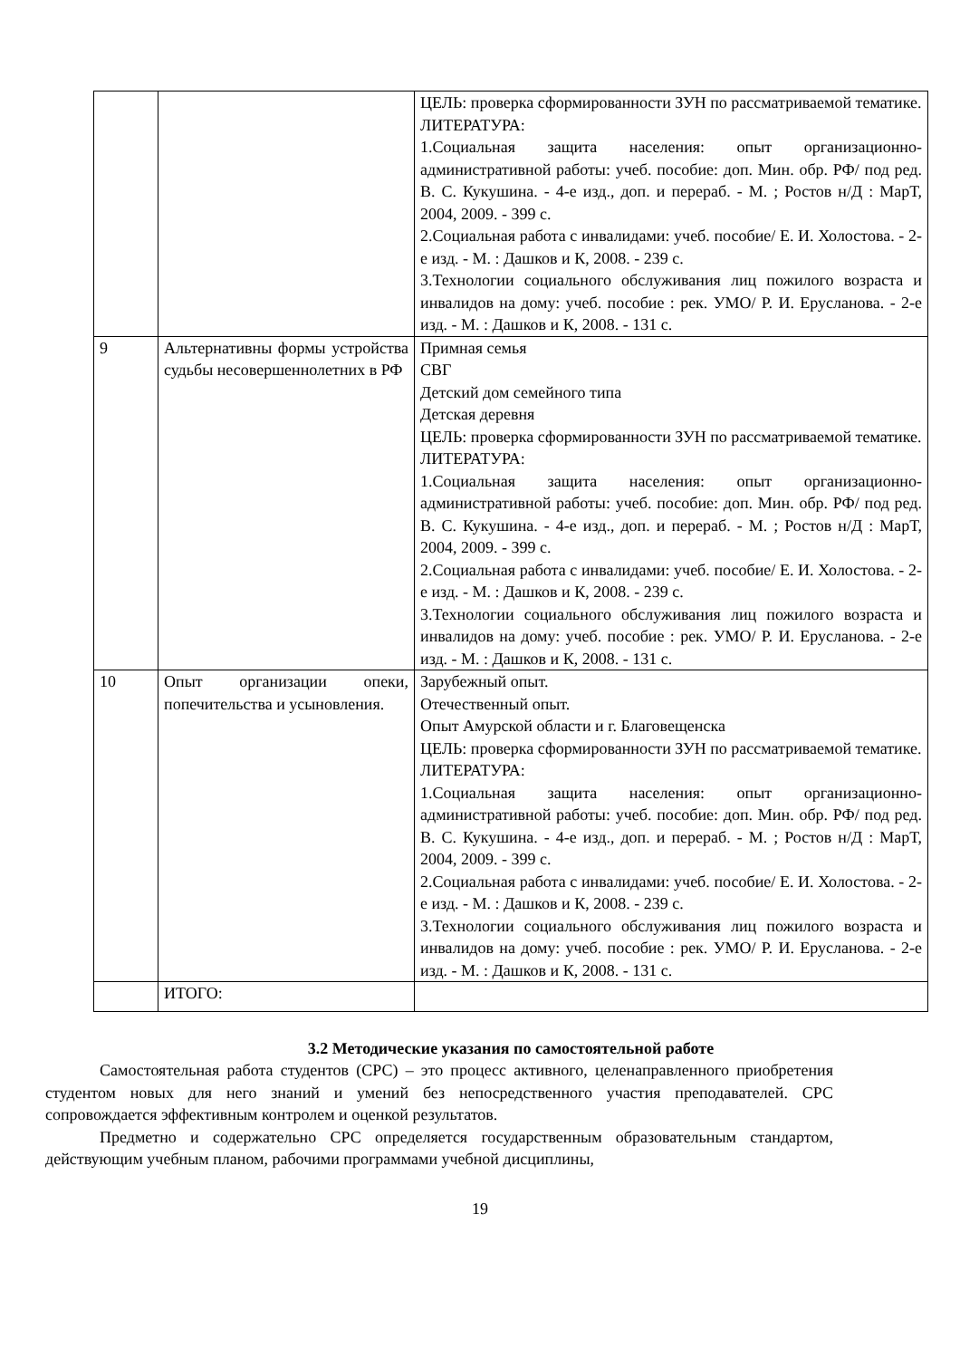| | | ЦЕЛЬ: проверка сформированности ЗУН по рассматриваемой тематике. ЛИТЕРАТУРА: 1.Социальная защита населения: опыт организационно-административной работы: учеб. пособие: доп. Мин. обр. РФ/ под ред. В. С. Кукушина. - 4-е изд., доп. и перераб. - М. ; Ростов н/Д : МарТ, 2004, 2009. - 399 с. 2.Социальная работа с инвалидами: учеб. пособие/ Е. И. Холостова. - 2-е изд. - М. : Дашков и К, 2008. - 239 с. 3.Технологии социального обслуживания лиц пожилого возраста и инвалидов на дому: учеб. пособие : рек. УМО/ Р. И. Ерусланова. - 2-е изд. - М. : Дашков и К, 2008. - 131 с. |
| 9 | Альтернативны формы устройства судьбы несовершеннолетних в РФ | Примная семья СВГ Детский дом семейного типа Детская деревня ЦЕЛЬ: проверка сформированности ЗУН по рассматриваемой тематике. ЛИТЕРАТУРА: 1.Социальная защита населения: опыт организационно-административной работы: учеб. пособие: доп. Мин. обр. РФ/ под ред. В. С. Кукушина. - 4-е изд., доп. и перераб. - М. ; Ростов н/Д : МарТ, 2004, 2009. - 399 с. 2.Социальная работа с инвалидами: учеб. пособие/ Е. И. Холостова. - 2-е изд. - М. : Дашков и К, 2008. - 239 с. 3.Технологии социального обслуживания лиц пожилого возраста и инвалидов на дому: учеб. пособие : рек. УМО/ Р. И. Ерусланова. - 2-е изд. - М. : Дашков и К, 2008. - 131 с. |
| 10 | Опыт организации опеки, попечительства и усыновления. | Зарубежный опыт. Отечественный опыт. Опыт Амурской области и г. Благовещенска ЦЕЛЬ: проверка сформированности ЗУН по рассматриваемой тематике. ЛИТЕРАТУРА: 1.Социальная защита населения: опыт организационно-административной работы: учеб. пособие: доп. Мин. обр. РФ/ под ред. В. С. Кукушина. - 4-е изд., доп. и перераб. - М. ; Ростов н/Д : МарТ, 2004, 2009. - 399 с. 2.Социальная работа с инвалидами: учеб. пособие/ Е. И. Холостова. - 2-е изд. - М. : Дашков и К, 2008. - 239 с. 3.Технологии социального обслуживания лиц пожилого возраста и инвалидов на дому: учеб. пособие : рек. УМО/ Р. И. Ерусланова. - 2-е изд. - М. : Дашков и К, 2008. - 131 с. |
| | ИТОГО: | |
3.2 Методические указания по самостоятельной работе
Самостоятельная работа студентов (СРС) – это процесс активного, целенаправленного приобретения студентом новых для него знаний и умений без непосредственного участия преподавателей. СРС сопровождается эффективным контролем и оценкой результатов.
Предметно и содержательно СРС определяется государственным образовательным стандартом, действующим учебным планом, рабочими программами учебной дисциплины,
19